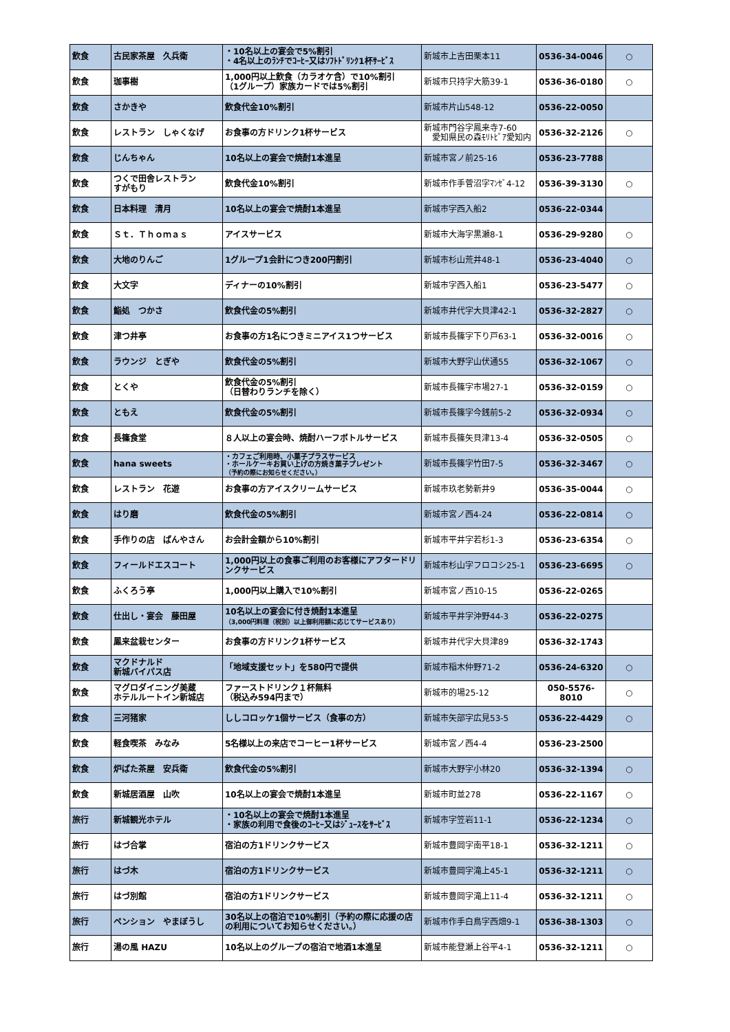| 飲食 | 古民家茶屋 久兵衛 | ・10名以上の宴会で5%割引 ・4名以上のﾗﾝﾁでｺｰﾋｰ又はｿﾌﾄﾄﾞﾘﾝｸ1杯ｻｰﾋﾞｽ | 新城市上吉田栗本11 | 0536-34-0046 | ○ |
| 飲食 | 珈事樹 | 1,000円以上飲食（カラオケ含）で10%割引 （1グループ）家族カードでは5%割引 | 新城市只持字大筋39-1 | 0536-36-0180 | ○ |
| 飲食 | さかきや | 飲食代金10%割引 | 新城市片山548-12 | 0536-22-0050 | |
| 飲食 | レストラン しゃくなげ | お食事の方ドリンク1杯サービス | 新城市門谷字鳳来寺7-60 愛知県民の森ﾓﾘﾄﾋﾟｱ愛知内 | 0536-32-2126 | ○ |
| 飲食 | じんちゃん | 10名以上の宴会で焼酎1本進呈 | 新城市宮ノ前25-16 | 0536-23-7788 | |
| 飲食 | つくで田舎レストラン すがもり | 飲食代金10%割引 | 新城市作手菅沼字ﾏﾝｾﾞ4-12 | 0536-39-3130 | ○ |
| 飲食 | 日本料理 清月 | 10名以上の宴会で焼酎1本進呈 | 新城市字西入船2 | 0536-22-0344 | |
| 飲食 | Ｓｔ．Ｔｈｏｍａｓ | アイスサービス | 新城市大海字黒瀬8-1 | 0536-29-9280 | ○ |
| 飲食 | 大地のりんご | 1グループ1会計につき200円割引 | 新城市杉山荒井48-1 | 0536-23-4040 | ○ |
| 飲食 | 大文字 | ディナーの10%割引 | 新城市字西入船1 | 0536-23-5477 | ○ |
| 飲食 | 鮨処 つかさ | 飲食代金の5%割引 | 新城市井代字大貝津42-1 | 0536-32-2827 | ○ |
| 飲食 | 津つ井亭 | お食事の方1名につきミニアイス1つサービス | 新城市長篠字下り戸63-1 | 0536-32-0016 | ○ |
| 飲食 | ラウンジ とぎや | 飲食代金の5%割引 | 新城市大野字山伏通55 | 0536-32-1067 | ○ |
| 飲食 | とくや | 飲食代金の5%割引 （日替わりランチを除く） | 新城市長篠字市場27-1 | 0536-32-0159 | ○ |
| 飲食 | ともえ | 飲食代金の5%割引 | 新城市長篠字今銭前5-2 | 0536-32-0934 | ○ |
| 飲食 | 長篠食堂 | ８人以上の宴会時、焼酎ハーフボトルサービス | 新城市長篠矢貝津13-4 | 0536-32-0505 | ○ |
| 飲食 | hana sweets | ・カフェご利用時、小菓子プラスサービス ・ホールケーキお買い上げの方焼き菓子プレゼント （予約の際にお知らせください。） | 新城市長篠字竹田7-5 | 0536-32-3467 | ○ |
| 飲食 | レストラン 花遊 | お食事の方アイスクリームサービス | 新城市玖老勢新井9 | 0536-35-0044 | ○ |
| 飲食 | はり磨 | 飲食代金の5%割引 | 新城市宮ノ西4-24 | 0536-22-0814 | ○ |
| 飲食 | 手作りの店 ぱんやさん | お会計金額から10%割引 | 新城市平井字若杉1-3 | 0536-23-6354 | ○ |
| 飲食 | フィールドエスコート | 1,000円以上の食事ご利用のお客様にアフタードリンクサービス | 新城市杉山字フロコシ25-1 | 0536-23-6695 | ○ |
| 飲食 | ふくろう亭 | 1,000円以上購入で10%割引 | 新城市宮ノ西10-15 | 0536-22-0265 | |
| 飲食 | 仕出し・宴会 藤田屋 | 10名以上の宴会に付き焼酎1本進呈 （3,000円料理（税別）以上御利用額に応じてサービスあり） | 新城市平井字沖野44-3 | 0536-22-0275 | |
| 飲食 | 鳳来盆栽センター | お食事の方ドリンク1杯サービス | 新城市井代字大貝津89 | 0536-32-1743 | |
| 飲食 | マクドナルド 新城バイパス店 | 「地域支援セット」を580円で提供 | 新城市稲木仲野71-2 | 0536-24-6320 | ○ |
| 飲食 | マグロダイニング美蔵 ホテルルートイン新城店 | ファーストドリンク１杯無料 （税込み594円まで） | 新城市的場25-12 | 050-5576-8010 | ○ |
| 飲食 | 三河猪家 | ししコロッケ1個サービス（食事の方） | 新城市矢部字広見53-5 | 0536-22-4429 | ○ |
| 飲食 | 軽食喫茶 みなみ | 5名様以上の来店でコーヒー1杯サービス | 新城市宮ノ西4-4 | 0536-23-2500 | |
| 飲食 | 炉ばた茶屋 安兵衛 | 飲食代金の5%割引 | 新城市大野字小林20 | 0536-32-1394 | ○ |
| 飲食 | 新城居酒屋 山吹 | 10名以上の宴会で焼酎1本進呈 | 新城市町並278 | 0536-22-1167 | ○ |
| 旅行 | 新城観光ホテル | ・10名以上の宴会で焼酎1本進呈 ・家族の利用で食後のｺｰﾋｰ又はｼﾞｭｰｽをｻｰﾋﾞｽ | 新城市字笠岩11-1 | 0536-22-1234 | ○ |
| 旅行 | はづ合掌 | 宿泊の方1ドリンクサービス | 新城市豊岡字南平18-1 | 0536-32-1211 | ○ |
| 旅行 | はづ木 | 宿泊の方1ドリンクサービス | 新城市豊岡字滝上45-1 | 0536-32-1211 | ○ |
| 旅行 | はづ別館 | 宿泊の方1ドリンクサービス | 新城市豊岡字滝上11-4 | 0536-32-1211 | ○ |
| 旅行 | ペンション やまぼうし | 30名以上の宿泊で10%割引（予約の際に応援の店の利用についてお知らせください。） | 新城市作手白鳥字西畑9-1 | 0536-38-1303 | ○ |
| 旅行 | 湯の風 HAZU | 10名以上のグループの宿泊で地酒1本進呈 | 新城市能登瀬上谷平4-1 | 0536-32-1211 | ○ |